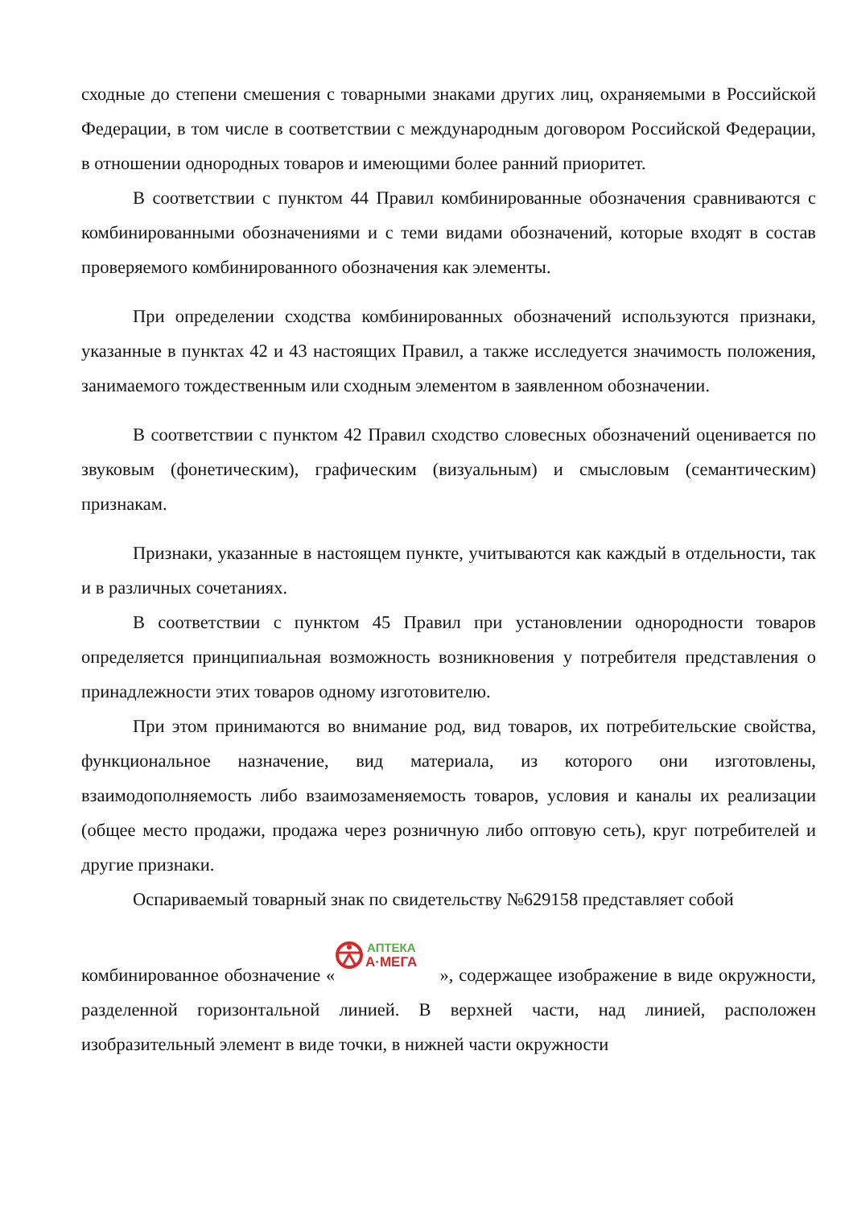сходные до степени смешения с товарными знаками других лиц, охраняемыми в Российской Федерации, в том числе в соответствии с международным договором Российской Федерации, в отношении однородных товаров и имеющими более ранний приоритет.
В соответствии с пунктом 44 Правил комбинированные обозначения сравниваются с комбинированными обозначениями и с теми видами обозначений, которые входят в состав проверяемого комбинированного обозначения как элементы.
При определении сходства комбинированных обозначений используются признаки, указанные в пунктах 42 и 43 настоящих Правил, а также исследуется значимость положения, занимаемого тождественным или сходным элементом в заявленном обозначении.
В соответствии с пунктом 42 Правил сходство словесных обозначений оценивается по звуковым (фонетическим), графическим (визуальным) и смысловым (семантическим) признакам.
Признаки, указанные в настоящем пункте, учитываются как каждый в отдельности, так и в различных сочетаниях.
В соответствии с пунктом 45 Правил при установлении однородности товаров определяется принципиальная возможность возникновения у потребителя представления о принадлежности этих товаров одному изготовителю.
При этом принимаются во внимание род, вид товаров, их потребительские свойства, функциональное назначение, вид материала, из которого они изготовлены, взаимодополняемость либо взаимозаменяемость товаров, условия и каналы их реализации (общее место продажи, продажа через розничную либо оптовую сеть), круг потребителей и другие признаки.
Оспариваемый товарный знак по свидетельству №629158 представляет собой
комбинированное обозначение «
АПТЕКА
А·МЕГА
», содержащее изображение в виде окружности, разделенной горизонтальной линией. В верхней части, над линией, расположен изобразительный элемент в виде точки, в нижней части окружности